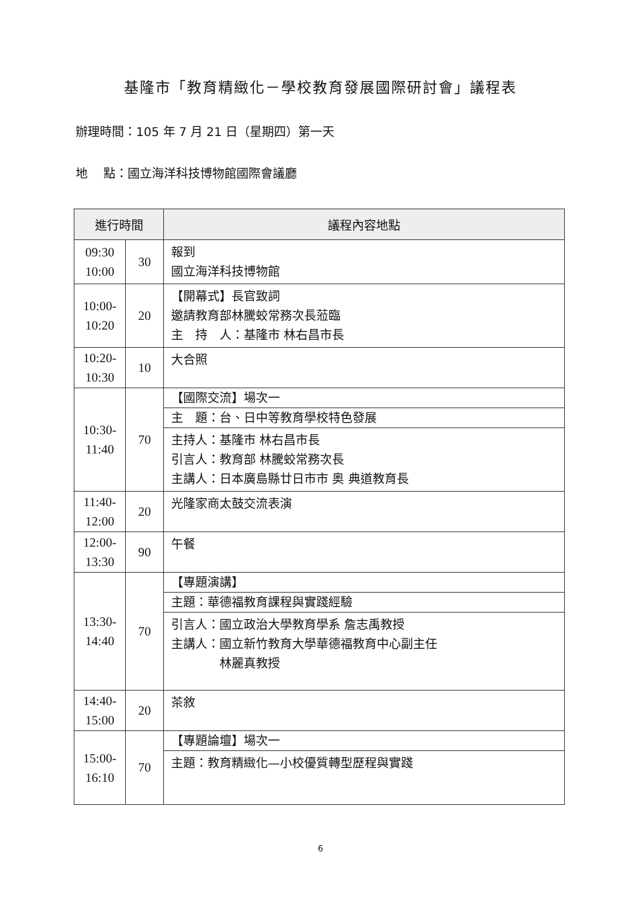基隆市「教育精緻化－學校教育發展國際研討會」議程表
辦理時間：105 年 7 月 21 日（星期四）第一天
地　 點：國立海洋科技博物館國際會議廳
| 進行時間 | | 議程內容地點 |
| --- | --- | --- |
| 09:30 10:00 | 30 | 報到 國立海洋科技博物館 |
| 10:00- 10:20 | 20 | 【開幕式】長官致詞 邀請教育部林騰蛟常務次長蒞臨 主 持 人：基隆市 林右昌市長 |
| 10:20- 10:30 | 10 | 大合照 |
| 10:30- 11:40 | 70 | 【國際交流】場次一 |
| | | 主 題：台、日中等教育學校特色發展 |
| | | 主持人：基隆市 林右昌市長 引言人：教育部 林騰蛟常務次長 主講人：日本廣島縣廿日市市 奥 典道教育長 |
| 11:40- 12:00 | 20 | 光隆家商太鼓交流表演 |
| 12:00- 13:30 | 90 | 午餐 |
| 13:30- 14:40 | 70 | 【專題演講】 |
| | | 主題：華德福教育課程與實踐經驗 |
| | | 引言人：國立政治大學教育學系 詹志禹教授 主講人：國立新竹教育大學華德福教育中心副主任 林麗真教授 |
| 14:40- 15:00 | 20 | 茶敘 |
| 15:00- 16:10 | 70 | 【專題論壇】場次一 |
| | | 主題：教育精緻化—小校優質轉型歷程與實踐 |
6